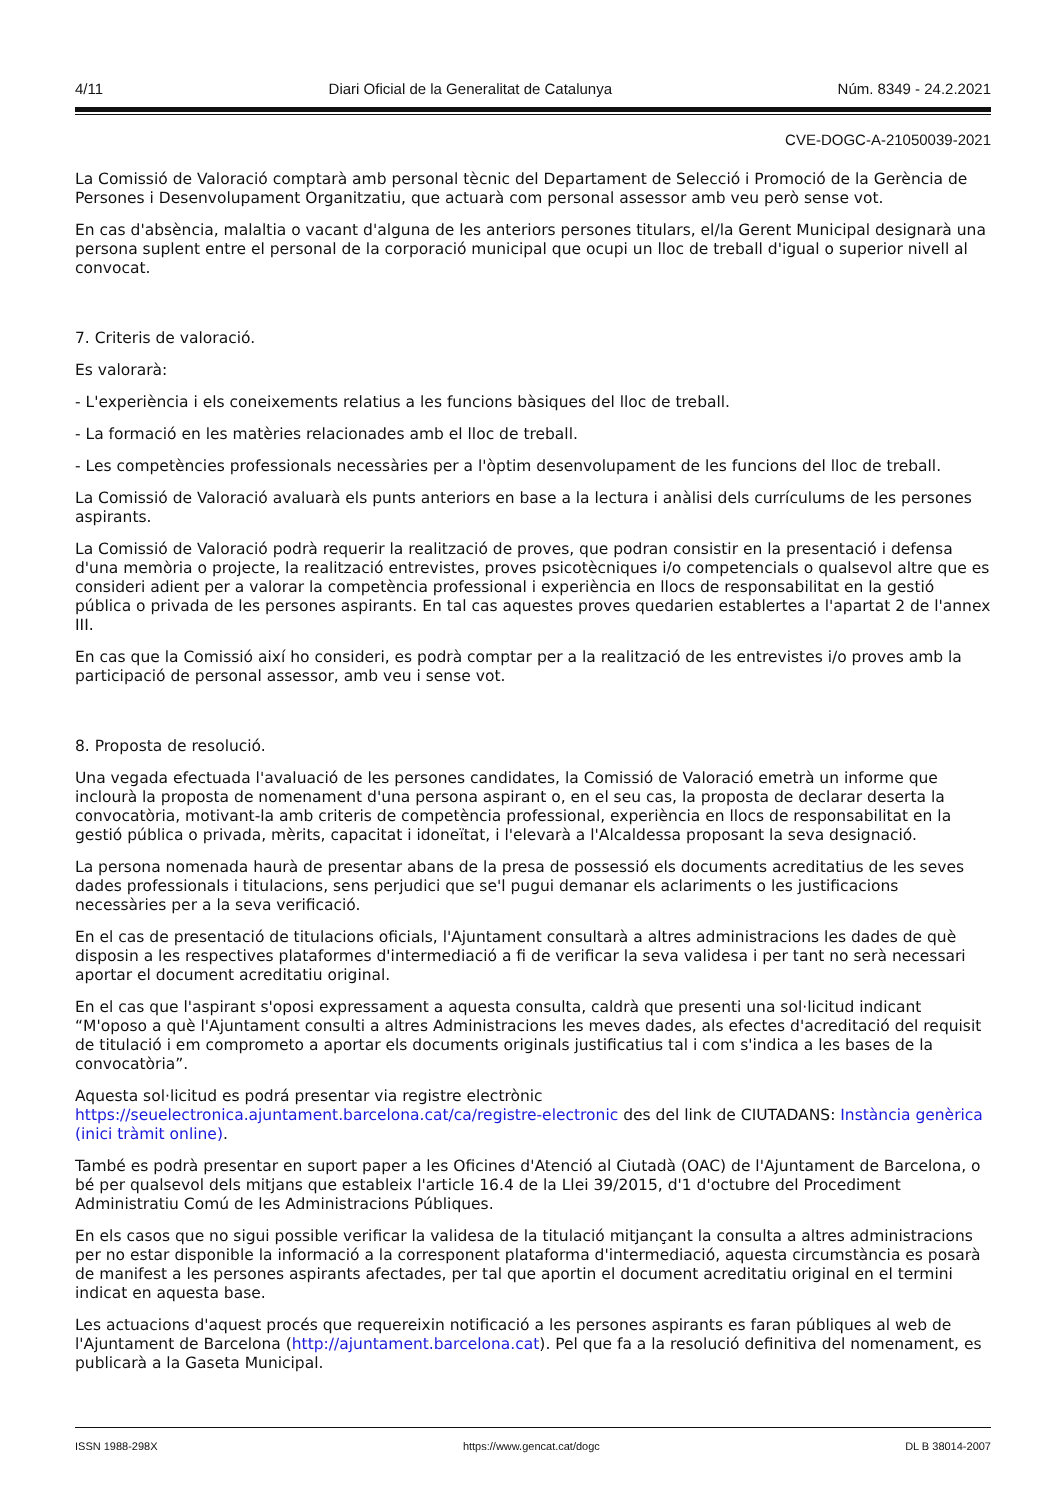4/11 Diari Oficial de la Generalitat de Catalunya Núm. 8349 - 24.2.2021
CVE-DOGC-A-21050039-2021
La Comissió de Valoració comptarà amb personal tècnic del Departament de Selecció i Promoció de la Gerència de Persones i Desenvolupament Organitzatiu, que actuarà com personal assessor amb veu però sense vot.
En cas d'absència, malaltia o vacant d'alguna de les anteriors persones titulars, el/la Gerent Municipal designarà una persona suplent entre el personal de la corporació municipal que ocupi un lloc de treball d'igual o superior nivell al convocat.
7. Criteris de valoració.
Es valorarà:
- L'experiència i els coneixements relatius a les funcions bàsiques del lloc de treball.
- La formació en les matèries relacionades amb el lloc de treball.
- Les competències professionals necessàries per a l'òptim desenvolupament de les funcions del lloc de treball.
La Comissió de Valoració avaluarà els punts anteriors en base a la lectura i anàlisi dels currículums de les persones aspirants.
La Comissió de Valoració podrà requerir la realització de proves, que podran consistir en la presentació i defensa d'una memòria o projecte, la realització entrevistes, proves psicotècniques i/o competencials o qualsevol altre que es consideri adient per a valorar la competència professional i experiència en llocs de responsabilitat en la gestió pública o privada de les persones aspirants. En tal cas aquestes proves quedarien establertes a l'apartat 2 de l'annex III.
En cas que la Comissió així ho consideri, es podrà comptar per a la realització de les entrevistes i/o proves amb la participació de personal assessor, amb veu i sense vot.
8. Proposta de resolució.
Una vegada efectuada l'avaluació de les persones candidates, la Comissió de Valoració emetrà un informe que inclourà la proposta de nomenament d'una persona aspirant o, en el seu cas, la proposta de declarar deserta la convocatòria, motivant-la amb criteris de competència professional, experiència en llocs de responsabilitat en la gestió pública o privada, mèrits, capacitat i idoneïtat, i l'elevarà a l'Alcaldessa proposant la seva designació.
La persona nomenada haurà de presentar abans de la presa de possessió els documents acreditatius de les seves dades professionals i titulacions, sens perjudici que se'l pugui demanar els aclariments o les justificacions necessàries per a la seva verificació.
En el cas de presentació de titulacions oficials, l'Ajuntament consultarà a altres administracions les dades de què disposin a les respectives plataformes d'intermediació a fi de verificar la seva validesa i per tant no serà necessari aportar el document acreditatiu original.
En el cas que l'aspirant s'oposi expressament a aquesta consulta, caldrà que presenti una sol·licitud indicant “M'oposo a què l'Ajuntament consulti a altres Administracions les meves dades, als efectes d'acreditació del requisit de titulació i em comprometo a aportar els documents originals justificatius tal i com s'indica a les bases de la convocatòria”.
Aquesta sol·licitud es podrá presentar via registre electrònic
https://seuelectronica.ajuntament.barcelona.cat/ca/registre-electronic des del link de CIUTADANS: Instància genèrica (inici tràmit online).
També es podrà presentar en suport paper a les Oficines d'Atenció al Ciutadà (OAC) de l'Ajuntament de Barcelona, o bé per qualsevol dels mitjans que estableix l'article 16.4 de la Llei 39/2015, d'1 d'octubre del Procediment Administratiu Comú de les Administracions Públiques.
En els casos que no sigui possible verificar la validesa de la titulació mitjançant la consulta a altres administracions per no estar disponible la informació a la corresponent plataforma d'intermediació, aquesta circumstància es posarà de manifest a les persones aspirants afectades, per tal que aportin el document acreditatiu original en el termini indicat en aquesta base.
Les actuacions d'aquest procés que requereixin notificació a les persones aspirants es faran públiques al web de l'Ajuntament de Barcelona (http://ajuntament.barcelona.cat). Pel que fa a la resolució definitiva del nomenament, es publicarà a la Gaseta Municipal.
ISSN 1988-298X https://www.gencat.cat/dogc DL B 38014-2007